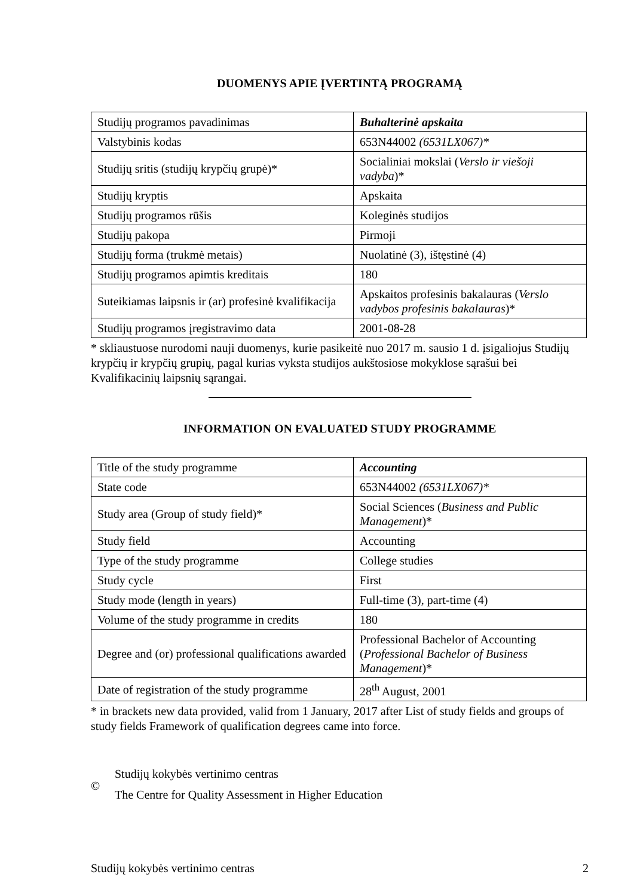DUOMENYS APIE ĮVERTINTĄ PROGRAMĄ
| Studijų programos pavadinimas | Buhalterinė apskaita |
| Valstybinis kodas | 653N44002 (6531LX067)* |
| Studijų sritis (studijų krypčių grupė)* | Socialiniai mokslai ( Verslo ir viešoji vadyba )* |
| Studijų kryptis | Apskaita |
| Studijų programos rūšis | Koleginės studijos |
| Studijų pakopa | Pirmoji |
| Studijų forma (trukmė metais) | Nuolatinė (3), ištęstinė (4) |
| Studijų programos apimtis kreditais | 180 |
| Suteikiamas laipsnis ir (ar) profesinė kvalifikacija | Apskaitos profesinis bakalauras ( Verslo vadybos profesinis bakalauras )* |
| Studijų programos įregistravimo data | 2001-08-28 |
* skliaustuose nurodomi nauji duomenys, kurie pasikeitė nuo 2017 m. sausio 1 d. įsigaliojus Studijų krypčių ir krypčių grupių, pagal kurias vyksta studijos aukštosiose mokyklose sąrašui bei Kvalifikacinių laipsnių sąrangai.
INFORMATION ON EVALUATED STUDY PROGRAMME
| Title of the study programme | Accounting |
| State code | 653N44002 (6531LX067)* |
| Study area (Group of study field)* | Social Sciences ( Business and Public Management )* |
| Study field | Accounting |
| Type of the study programme | College studies |
| Study cycle | First |
| Study mode (length in years) | Full-time (3), part-time (4) |
| Volume of the study programme in credits | 180 |
| Degree and (or) professional qualifications awarded | Professional Bachelor of Accounting ( Professional Bachelor of Business Management )* |
| Date of registration of the study programme | 28<sup>th</sup> August, 2001 |
* in brackets new data provided, valid from 1 January, 2017 after List of study fields and groups of study fields Framework of qualification degrees came into force.
©
Studijų kokybės vertinimo centras
The Centre for Quality Assessment in Higher Education
Studijų kokybės vertinimo centras 2